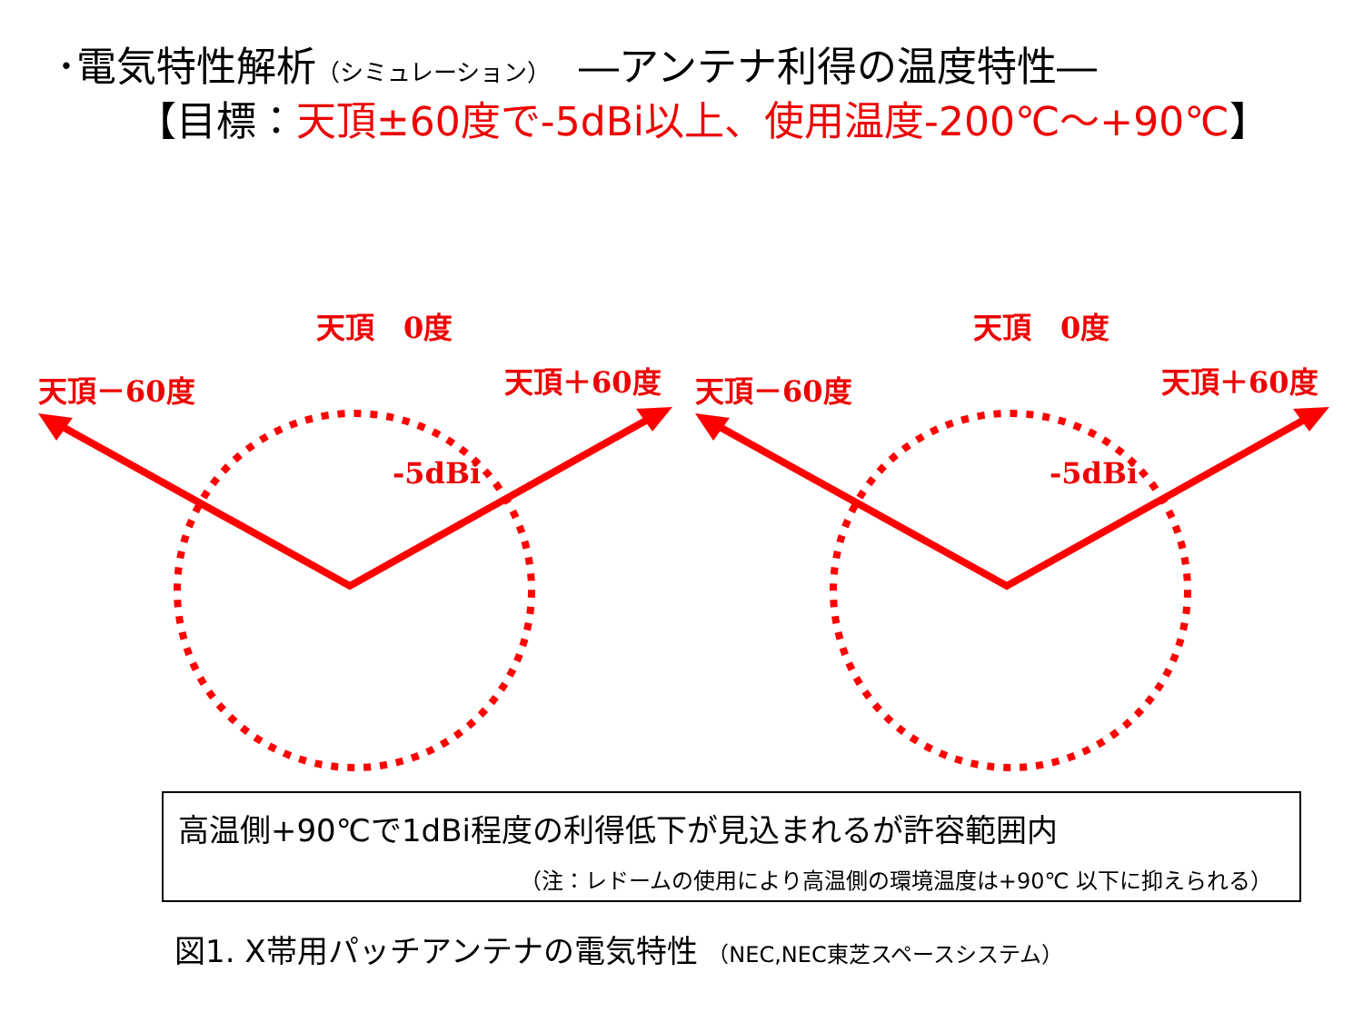･電気特性解析（シミュレーション）　―アンテナ利得の温度特性―
【目標：天頂±60度で-5dBi以上、使用温度-200℃～+90℃】
天頂　0度
天頂－60度 天頂＋60度
-5dBi
天頂　0度
天頂－60度 天頂＋60度
-5dBi
高温側+90℃で1dBi程度の利得低下が見込まれるが許容範囲内
（注：レドームの使用により高温側の環境温度は+90℃ 以下に抑えられる）
図1. X帯用パッチアンテナの電気特性 （NEC,NEC東芝スペースシステム）